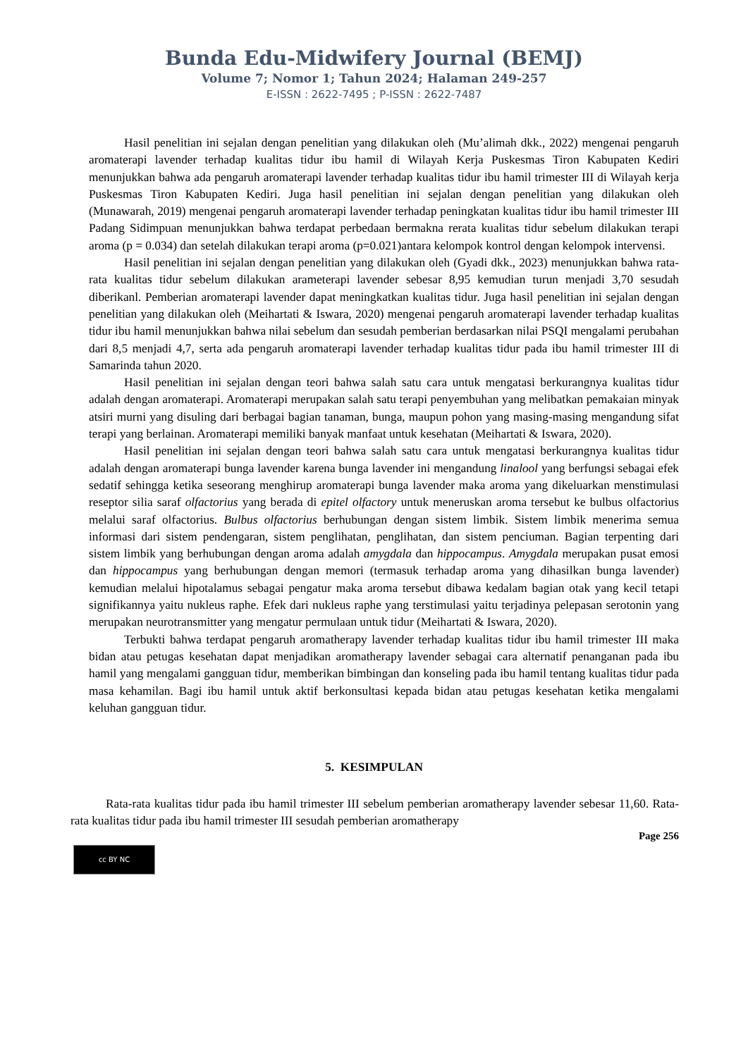Bunda Edu-Midwifery Journal (BEMJ)
Volume 7; Nomor 1; Tahun 2024; Halaman 249-257
E-ISSN : 2622-7495 ; P-ISSN : 2622-7487
Hasil penelitian ini sejalan dengan penelitian yang dilakukan oleh (Mu’alimah dkk., 2022) mengenai pengaruh aromaterapi lavender terhadap kualitas tidur ibu hamil di Wilayah Kerja Puskesmas Tiron Kabupaten Kediri menunjukkan bahwa ada pengaruh aromaterapi lavender terhadap kualitas tidur ibu hamil trimester III di Wilayah kerja Puskesmas Tiron Kabupaten Kediri. Juga hasil penelitian ini sejalan dengan penelitian yang dilakukan oleh (Munawarah, 2019) mengenai pengaruh aromaterapi lavender terhadap peningkatan kualitas tidur ibu hamil trimester III Padang Sidimpuan menunjukkan bahwa terdapat perbedaan bermakna rerata kualitas tidur sebelum dilakukan terapi aroma (p = 0.034) dan setelah dilakukan terapi aroma (p=0.021)antara kelompok kontrol dengan kelompok intervensi.
Hasil penelitian ini sejalan dengan penelitian yang dilakukan oleh (Gyadi dkk., 2023) menunjukkan bahwa rata-rata kualitas tidur sebelum dilakukan arameterapi lavender sebesar 8,95 kemudian turun menjadi 3,70 sesudah diberikanl. Pemberian aromaterapi lavender dapat meningkatkan kualitas tidur. Juga hasil penelitian ini sejalan dengan penelitian yang dilakukan oleh (Meihartati & Iswara, 2020) mengenai pengaruh aromaterapi lavender terhadap kualitas tidur ibu hamil menunjukkan bahwa nilai sebelum dan sesudah pemberian berdasarkan nilai PSQI mengalami perubahan dari 8,5 menjadi 4,7, serta ada pengaruh aromaterapi lavender terhadap kualitas tidur pada ibu hamil trimester III di Samarinda tahun 2020.
Hasil penelitian ini sejalan dengan teori bahwa salah satu cara untuk mengatasi berkurangnya kualitas tidur adalah dengan aromaterapi. Aromaterapi merupakan salah satu terapi penyembuhan yang melibatkan pemakaian minyak atsiri murni yang disuling dari berbagai bagian tanaman, bunga, maupun pohon yang masing-masing mengandung sifat terapi yang berlainan. Aromaterapi memiliki banyak manfaat untuk kesehatan (Meihartati & Iswara, 2020).
Hasil penelitian ini sejalan dengan teori bahwa salah satu cara untuk mengatasi berkurangnya kualitas tidur adalah dengan aromaterapi bunga lavender karena bunga lavender ini mengandung linalool yang berfungsi sebagai efek sedatif sehingga ketika seseorang menghirup aromaterapi bunga lavender maka aroma yang dikeluarkan menstimulasi reseptor silia saraf olfactorius yang berada di epitel olfactory untuk meneruskan aroma tersebut ke bulbus olfactorius melalui saraf olfactorius. Bulbus olfactorius berhubungan dengan sistem limbik. Sistem limbik menerima semua informasi dari sistem pendengaran, sistem penglihatan, penglihatan, dan sistem penciuman. Bagian terpenting dari sistem limbik yang berhubungan dengan aroma adalah amygdala dan hippocampus. Amygdala merupakan pusat emosi dan hippocampus yang berhubungan dengan memori (termasuk terhadap aroma yang dihasilkan bunga lavender) kemudian melalui hipotalamus sebagai pengatur maka aroma tersebut dibawa kedalam bagian otak yang kecil tetapi signifikannya yaitu nukleus raphe. Efek dari nukleus raphe yang terstimulasi yaitu terjadinya pelepasan serotonin yang merupakan neurotransmitter yang mengatur permulaan untuk tidur (Meihartati & Iswara, 2020).
Terbukti bahwa terdapat pengaruh aromatherapy lavender terhadap kualitas tidur ibu hamil trimester III maka bidan atau petugas kesehatan dapat menjadikan aromatherapy lavender sebagai cara alternatif penanganan pada ibu hamil yang mengalami gangguan tidur, memberikan bimbingan dan konseling pada ibu hamil tentang kualitas tidur pada masa kehamilan. Bagi ibu hamil untuk aktif berkonsultasi kepada bidan atau petugas kesehatan ketika mengalami keluhan gangguan tidur.
5. KESIMPULAN
Rata-rata kualitas tidur pada ibu hamil trimester III sebelum pemberian aromatherapy lavender sebesar 11,60. Rata-rata kualitas tidur pada ibu hamil trimester III sesudah pemberian aromatherapy
Page 256
cc BY NC